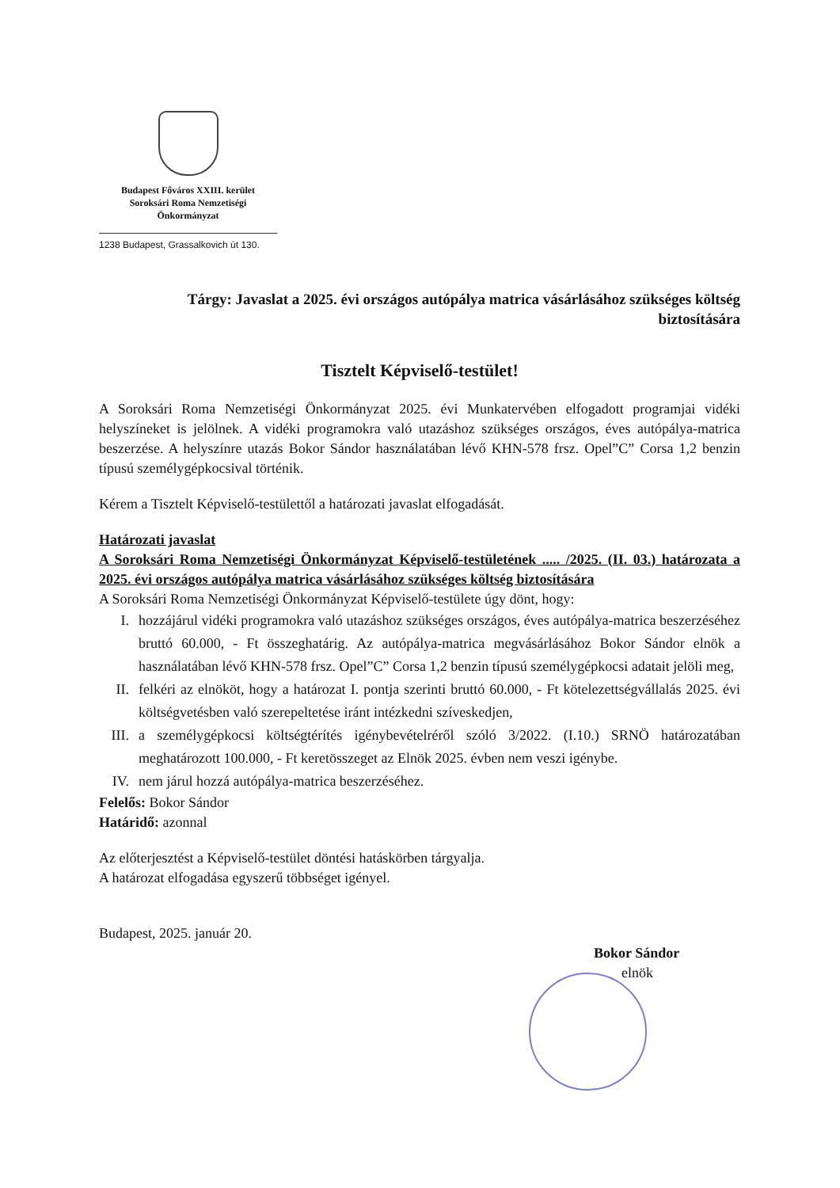Budapest Főváros XXIII. kerület
Soroksári Roma Nemzetiségi
Önkormányzat
1238 Budapest, Grassalkovich út 130.
Tárgy: Javaslat a 2025. évi országos autópálya matrica vásárlásához szükséges költség biztosítására
Tisztelt Képviselő-testület!
A Soroksári Roma Nemzetiségi Önkormányzat 2025. évi Munkatervében elfogadott programjai vidéki helyszíneket is jelölnek. A vidéki programokra való utazáshoz szükséges országos, éves autópálya-matrica beszerzése. A helyszínre utazás Bokor Sándor használatában lévő KHN-578 frsz. Opel”C” Corsa 1,2 benzin típusú személygépkocsival történik.
Kérem a Tisztelt Képviselő-testülettől a határozati javaslat elfogadását.
Határozati javaslat
A Soroksári Roma Nemzetiségi Önkormányzat Képviselő-testületének ..... /2025. (II. 03.) határozata a 2025. évi országos autópálya matrica vásárlásához szükséges költség biztosítására
A Soroksári Roma Nemzetiségi Önkormányzat Képviselő-testülete úgy dönt, hogy:
I. hozzájárul vidéki programokra való utazáshoz szükséges országos, éves autópálya-matrica beszerzéséhez bruttó 60.000, - Ft összeghatárig. Az autópálya-matrica megvásárlásához Bokor Sándor elnök a használatában lévő KHN-578 frsz. Opel”C” Corsa 1,2 benzin típusú személygépkocsi adatait jelöli meg,
II. felkéri az elnököt, hogy a határozat I. pontja szerinti bruttó 60.000, - Ft kötelezettségvállalás 2025. évi költségvetésben való szerepeltetése iránt intézkedni szíveskedjen,
III. a személygépkocsi költségtérítés igénybevételréről szóló 3/2022. (I.10.) SRNÖ határozatában meghatározott 100.000, - Ft keretösszeget az Elnök 2025. évben nem veszi igénybe.
IV. nem járul hozzá autópálya-matrica beszerzéséhez.
Felelős: Bokor Sándor
Határidő: azonnal
Az előterjesztést a Képviselő-testület döntési hatáskörben tárgyalja.
A határozat elfogadása egyszerű többséget igényel.
Budapest, 2025. január 20.
Bokor Sándor
elnök